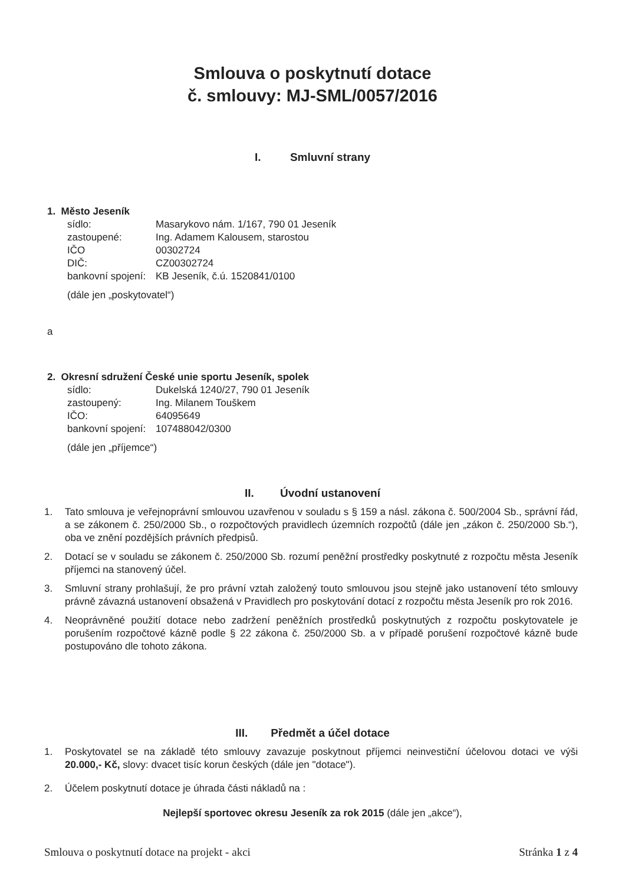Smlouva o poskytnutí dotace
č. smlouvy: MJ-SML/0057/2016
I. Smluvní strany
1. Město Jeseník
| sídlo: | Masarykovo nám. 1/167, 790 01 Jeseník |
| zastoupené: | Ing. Adamem Kalousem, starostou |
| IČO | 00302724 |
| DIČ: | CZ00302724 |
| bankovní spojení: | KB Jeseník, č.ú. 1520841/0100 |
(dále jen „poskytovatel“)
a
2. Okresní sdružení České unie sportu Jeseník, spolek
| sídlo: | Dukelská 1240/27, 790 01 Jeseník |
| zastoupený: | Ing. Milanem Touškem |
| IČO: | 64095649 |
| bankovní spojení: | 107488042/0300 |
(dále jen „příjemce“)
II. Úvodní ustanovení
1. Tato smlouva je veřejnoprávní smlouvou uzavřenou v souladu s § 159 a násl. zákona č. 500/2004 Sb., správní řád, a se zákonem č. 250/2000 Sb., o rozpočtových pravidlech územních rozpočtů (dále jen „zákon č. 250/2000 Sb.“), oba ve znění pozdějších právních předpisů.
2. Dotací se v souladu se zákonem č. 250/2000 Sb. rozumí peněžní prostředky poskytnuté z rozpočtu města Jeseník příjemci na stanovený účel.
3. Smluvní strany prohlašují, že pro právní vztah založený touto smlouvou jsou stejně jako ustanovení této smlouvy právně závazná ustanovení obsažená v Pravidlech pro poskytování dotací z rozpočtu města Jeseník pro rok 2016.
4. Neoprávněné použití dotace nebo zadržení peněžních prostředků poskytnutých z rozpočtu poskytovatele je porušením rozpočtové kázně podle § 22 zákona č. 250/2000 Sb. a v případě porušení rozpočtové kázně bude postupováno dle tohoto zákona.
III. Předmět a účel dotace
1. Poskytovatel se na základě této smlouvy zavazuje poskytnout příjemci neinvestiční účelovou dotaci ve výši 20.000,- Kč, slovy: dvacet tisíc korun českých (dále jen "dotace").
2. Účelem poskytnutí dotace je úhrada části nákladů na :
Nejlepší sportovec okresu Jeseník za rok 2015 (dále jen „akce“),
Smlouva o poskytnutí dotace na projekt - akci Stránka 1 z 4